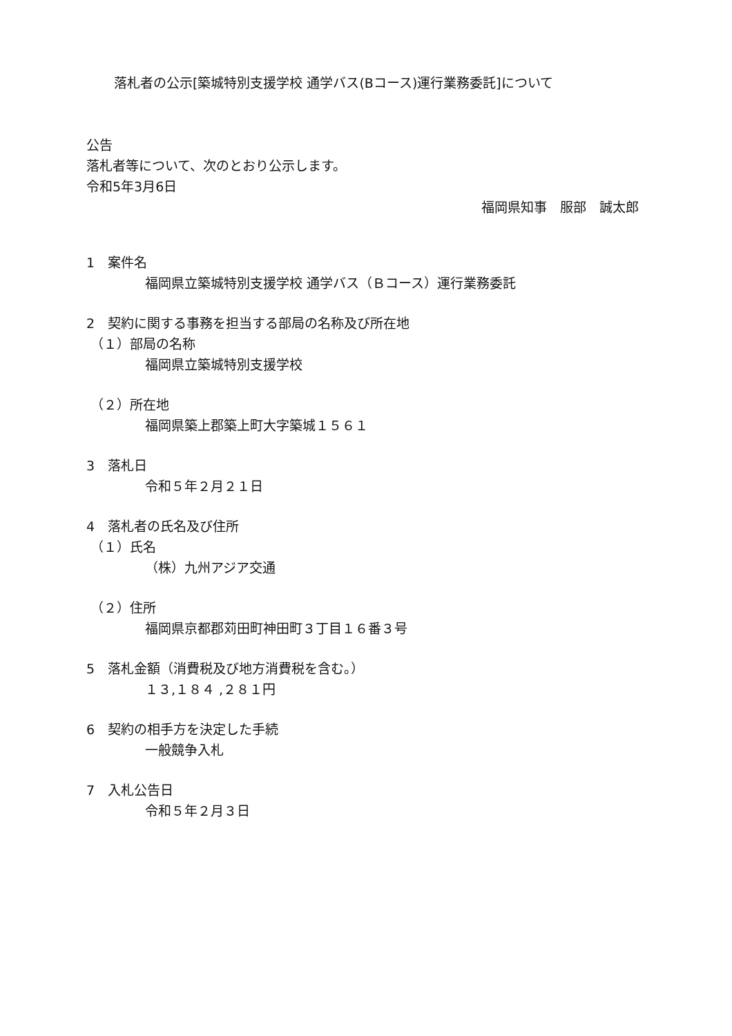落札者の公示[築城特別支援学校 通学バス(Bコース)運行業務委託]について
公告
落札者等について、次のとおり公示します。
令和5年3月6日
福岡県知事　服部　誠太郎
1　案件名
福岡県立築城特別支援学校 通学バス（Ｂコース）運行業務委託
2　契約に関する事務を担当する部局の名称及び所在地
（１）部局の名称
福岡県立築城特別支援学校
（２）所在地
福岡県築上郡築上町大字築城１５６１
3　落札日
令和５年２月２１日
4　落札者の氏名及び住所
（１）氏名
（株）九州アジア交通
（２）住所
福岡県京都郡苅田町神田町３丁目１６番３号
5　落札金額（消費税及び地方消費税を含む。）
１３,１８４ ,２８１円
6　契約の相手方を決定した手続
一般競争入札
7　入札公告日
令和５年２月３日